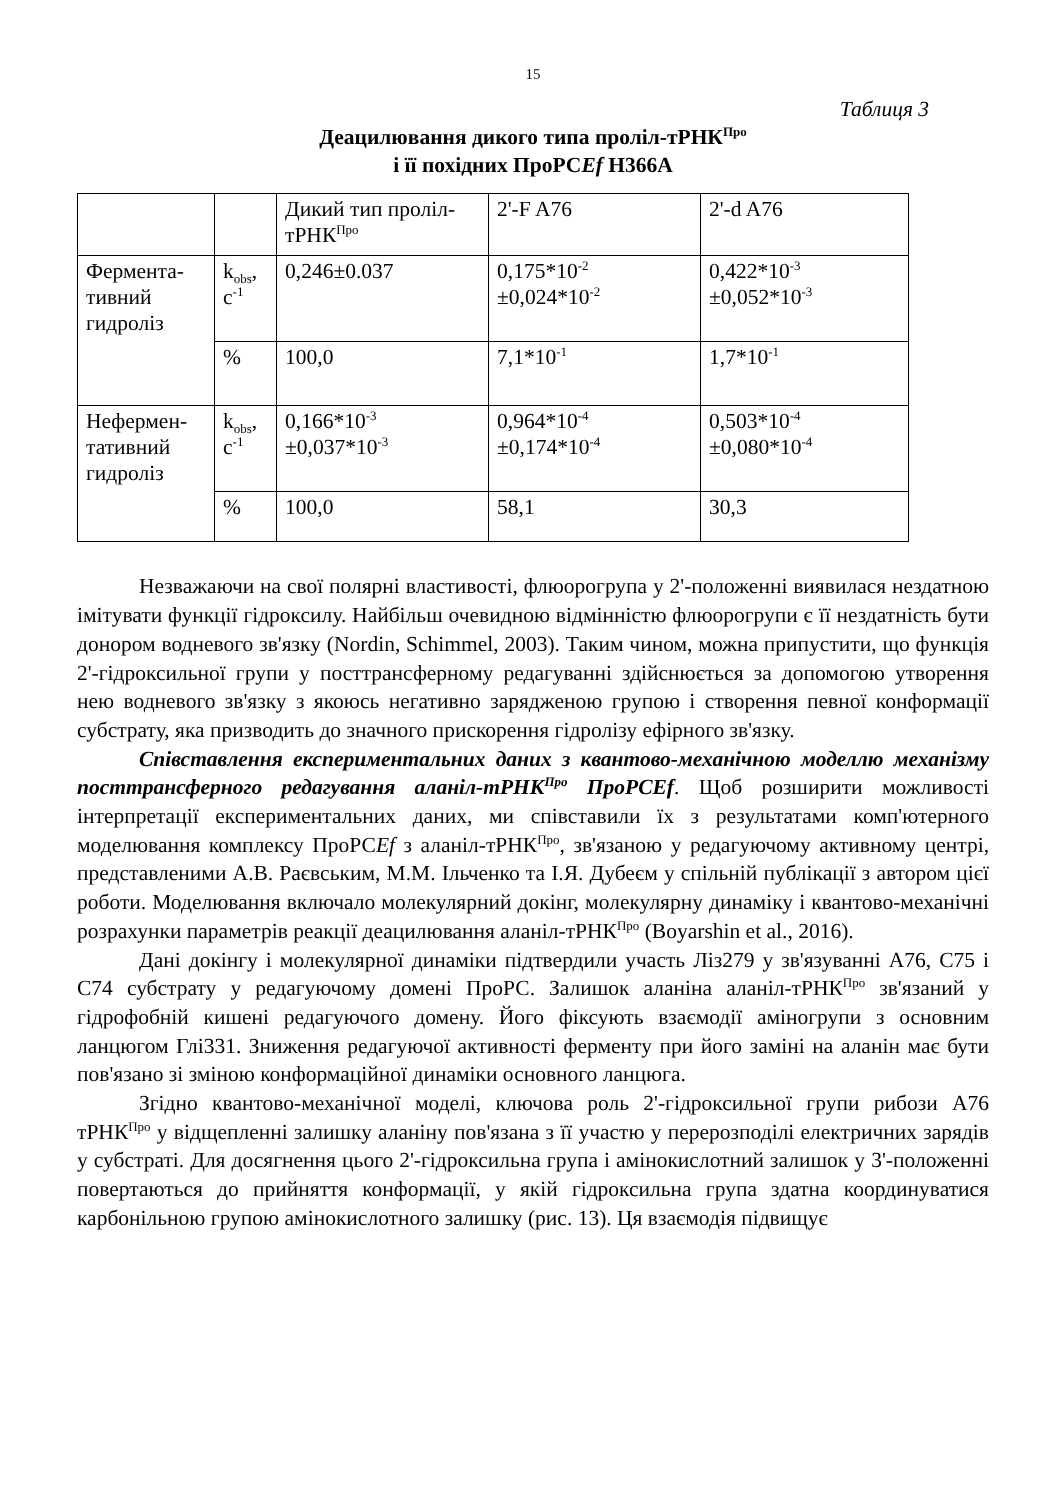15
Таблиця 3
Деацилювання дикого типа проліл-тРНК<sup>Про</sup>
і її похідних ПроРСEf H366A
| | | Дикий тип проліл-тРНК<sup>Про</sup> | 2'-F A76 | 2'-d A76 |
| Фермента-тивний гидроліз | k<sub>obs</sub>, c<sup>-1</sup> | 0,246±0.037 | 0,175*10<sup>-2</sup> ±0,024*10<sup>-2</sup> | 0,422*10<sup>-3</sup> ±0,052*10<sup>-3</sup> |
| | % | 100,0 | 7,1*10<sup>-1</sup> | 1,7*10<sup>-1</sup> |
| Нефермен-тативний гидроліз | k<sub>obs</sub>, c<sup>-1</sup> | 0,166*10<sup>-3</sup> ±0,037*10<sup>-3</sup> | 0,964*10<sup>-4</sup> ±0,174*10<sup>-4</sup> | 0,503*10<sup>-4</sup> ±0,080*10<sup>-4</sup> |
| | % | 100,0 | 58,1 | 30,3 |
Незважаючи на свої полярні властивості, флюорогрупа у 2'-положенні виявилася нездатною імітувати функції гідроксилу. Найбільш очевидною відмінністю флюорогрупи є її нездатність бути донором водневого зв'язку (Nordin, Schimmel, 2003). Таким чином, можна припустити, що функція 2'-гідроксильної групи у посттрансферному редагуванні здійснюється за допомогою утворення нею водневого зв'язку з якоюсь негативно зарядженою групою і створення певної конформації субстрату, яка призводить до значного прискорення гідролізу ефірного зв'язку.
Співставлення експериментальних даних з квантово-механічною моделлю механізму посттрансферного редагування аланіл-тРНК<sup>Про</sup> ПроРСEf. Щоб розширити можливості інтерпретації експериментальних даних, ми співставили їх з результатами комп'ютерного моделювання комплексу ПроРСEf з аланіл-тРНК<sup>Про</sup>, зв'язаною у редагуючому активному центрі, представленими А.В. Раєвським, М.М. Ільченко та І.Я. Дубеєм у спільній публікації з автором цієї роботи. Моделювання включало молекулярний докінг, молекулярну динаміку і квантово-механічні розрахунки параметрів реакції деацилювання аланіл-тРНК<sup>Про</sup> (Boyarshin et al., 2016).
Дані докінгу і молекулярної динаміки підтвердили участь Ліз279 у зв'язуванні A76, C75 і C74 субстрату у редагуючому домені ПроРС. Залишок аланіна аланіл-тРНК<sup>Про</sup> зв'язаний у гідрофобній кишені редагуючого домену. Його фіксують взаємодії аміногрупи з основним ланцюгом Глі331. Зниження редагуючої активності ферменту при його заміні на аланін має бути пов'язано зі зміною конформаційної динаміки основного ланцюга.
Згідно квантово-механічної моделі, ключова роль 2'-гідроксильної групи рибози A76 тРНК<sup>Про</sup> у відщепленні залишку аланіну пов'язана з її участю у перерозподілі електричних зарядів у субстраті. Для досягнення цього 2'-гідроксильна група і амінокислотний залишок у 3'-положенні повертаються до прийняття конформації, у якій гідроксильна група здатна координуватися карбонільною групою амінокислотного залишку (рис. 13). Ця взаємодія підвищує